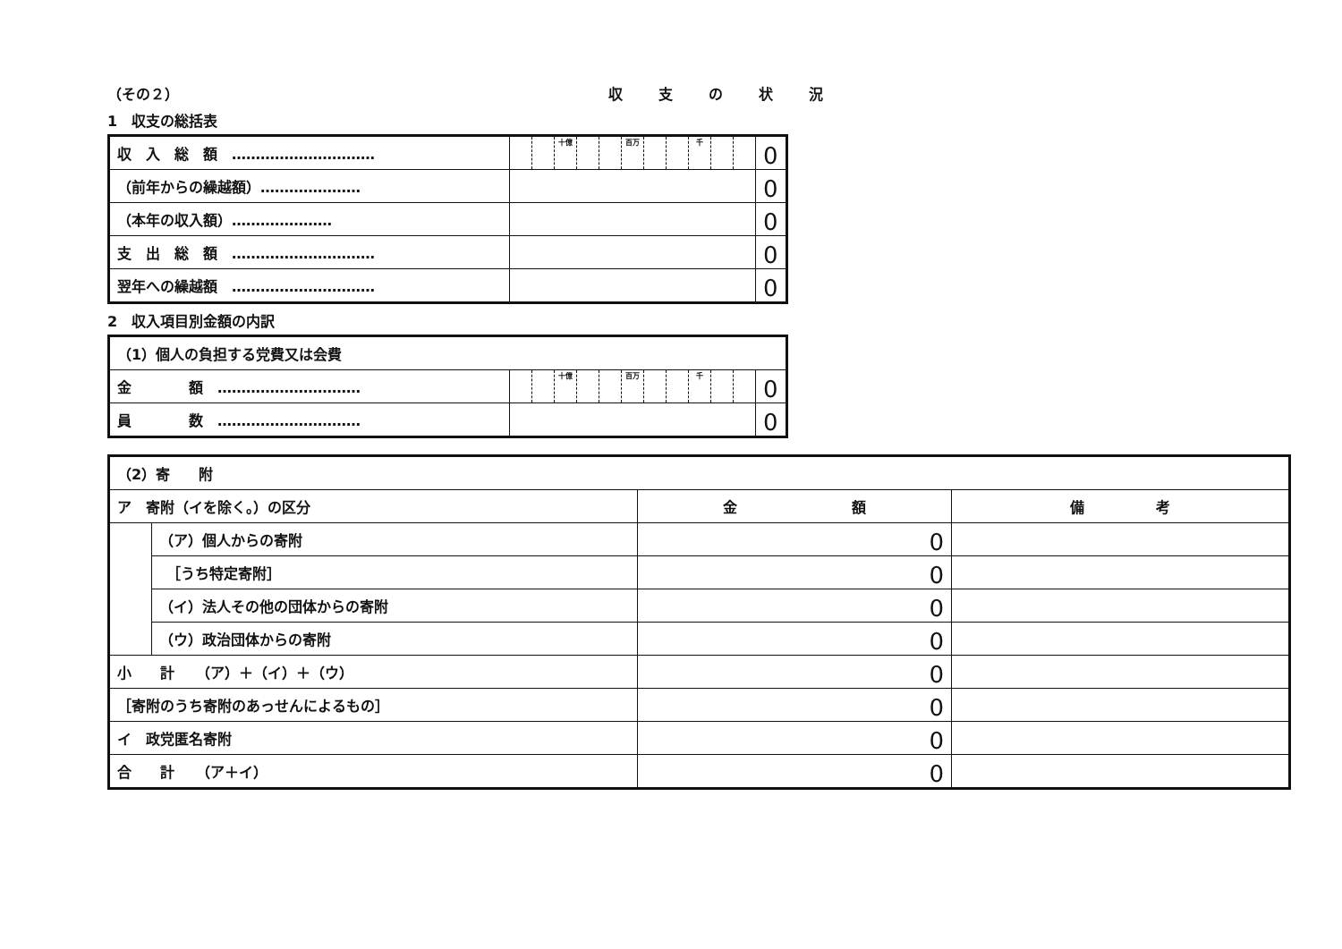（その２） 収支の状況
1　収支の総括表
| 収 入 総 額 ………………………… | | | 十億 | | | 百万 | | | 千 | | | 0 |
| （前年からの繰越額）………………… | | | | | | | | | | | | 0 |
| （本年の収入額）………………… | | | | | | | | | | | | 0 |
| 支 出 総 額 ………………………… | | | | | | | | | | | | 0 |
| 翌年への繰越額 ………………………… | | | | | | | | | | | | 0 |
2　収入項目別金額の内訳
| （1）個人の負担する党費又は会費 | | | | | | | | | | | | |
| 金 額 ………………………… | | | 十億 | | | 百万 | | | 千 | | | 0 |
| 員 数 ………………………… | | | | | | | | | | | | 0 |
| （2）寄 附 | | | |
| ア 寄附（イを除く。）の区分 | | 金 額 | 備 考 |
| | （ア）個人からの寄附 | 0 | |
| | ［うち特定寄附］ | 0 | |
| | （イ）法人その他の団体からの寄附 | 0 | |
| | （ウ）政治団体からの寄附 | 0 | |
| 小 計 （ア）＋（イ）＋（ウ） | | 0 | |
| ［寄附のうち寄附のあっせんによるもの］ | | 0 | |
| イ 政党匿名寄附 | | 0 | |
| 合 計 （ア＋イ） | | 0 | |